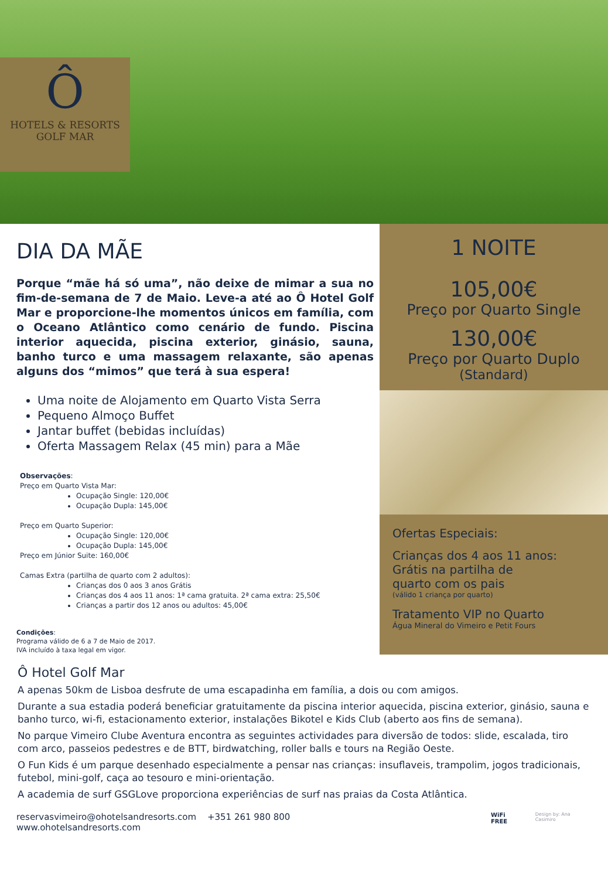Ô
HOTELS & RESORTS
GOLF MAR
DIA DA MÃE
Porque “mãe há só uma”, não deixe de mimar a sua no fim-de-semana de 7 de Maio. Leve-a até ao Ô Hotel Golf Mar e proporcione-lhe momentos únicos em família, com o Oceano Atlântico como cenário de fundo. Piscina interior aquecida, piscina exterior, ginásio, sauna, banho turco e uma massagem relaxante, são apenas alguns dos “mimos” que terá à sua espera!
Uma noite de Alojamento em Quarto Vista Serra
Pequeno Almoço Buffet
Jantar buffet (bebidas incluídas)
Oferta Massagem Relax (45 min) para a Mãe
Observações:
Preço em Quarto Vista Mar:
Ocupação Single: 120,00€
Ocupação Dupla: 145,00€
Preço em Quarto Superior:
Ocupação Single: 120,00€
Ocupação Dupla: 145,00€
Preço em Júnior Suite: 160,00€
Camas Extra (partilha de quarto com 2 adultos):
Crianças dos 0 aos 3 anos Grátis
Crianças dos 4 aos 11 anos: 1ª cama gratuita. 2ª cama extra: 25,50€
Crianças a partir dos 12 anos ou adultos: 45,00€
Condições:
Programa válido de 6 a 7 de Maio de 2017.
IVA incluído à taxa legal em vigor.
1 NOITE
105,00€
Preço por Quarto Single
130,00€
Preço por Quarto Duplo
(Standard)
Ofertas Especiais:
Crianças dos 4 aos 11 anos:
Grátis na partilha de
quarto com os pais
(válido 1 criança por quarto)
Tratamento VIP no Quarto
Água Mineral do Vimeiro e Petit Fours
Ô Hotel Golf Mar
A apenas 50km de Lisboa desfrute de uma escapadinha em família, a dois ou com amigos.
Durante a sua estadia poderá beneficiar gratuitamente da piscina interior aquecida, piscina exterior, ginásio, sauna e banho turco, wi-fi, estacionamento exterior, instalações Bikotel e Kids Club (aberto aos fins de semana).
No parque Vimeiro Clube Aventura encontra as seguintes actividades para diversão de todos: slide, escalada, tiro com arco, passeios pedestres e de BTT, birdwatching, roller balls e tours na Região Oeste.
O Fun Kids é um parque desenhado especialmente a pensar nas crianças: insuflaveis, trampolim, jogos tradicionais, futebol, mini-golf, caça ao tesouro e mini-orientação.
A academia de surf GSGLove proporciona experiências de surf nas praias da Costa Atlântica.
reservasvimeiro@ohotelsandresorts.com
www.ohotelsandresorts.com
+351 261 980 800
WiFi FREE
Design by: Ana Casimiro